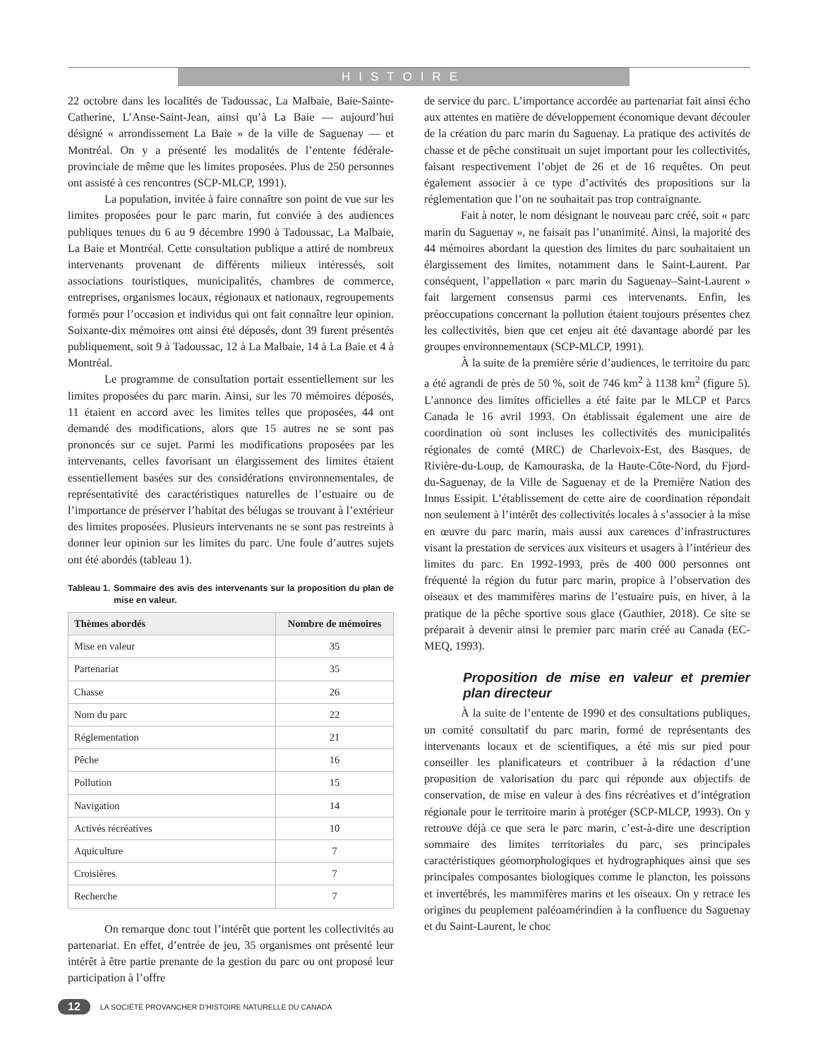HISTOIRE
22 octobre dans les localités de Tadoussac, La Malbaie, Baie-Sainte-Catherine, L’Anse-Saint-Jean, ainsi qu’à La Baie — aujourd’hui désigné « arrondissement La Baie » de la ville de Saguenay — et Montréal. On y a présenté les modalités de l’entente fédérale-provinciale de même que les limites proposées. Plus de 250 personnes ont assisté à ces rencontres (SCP-MLCP, 1991).
La population, invitée à faire connaître son point de vue sur les limites proposées pour le parc marin, fut conviée à des audiences publiques tenues du 6 au 9 décembre 1990 à Tadoussac, La Malbaie, La Baie et Montréal. Cette consultation publique a attiré de nombreux intervenants provenant de différents milieux intéressés, soit associations touristiques, municipalités, chambres de commerce, entreprises, organismes locaux, régionaux et nationaux, regroupements formés pour l’occasion et individus qui ont fait connaître leur opinion. Soixante-dix mémoires ont ainsi été déposés, dont 39 furent présentés publiquement, soit 9 à Tadoussac, 12 à La Malbaie, 14 à La Baie et 4 à Montréal.
Le programme de consultation portait essentiellement sur les limites proposées du parc marin. Ainsi, sur les 70 mémoires déposés, 11 étaient en accord avec les limites telles que proposées, 44 ont demandé des modifications, alors que 15 autres ne se sont pas prononcés sur ce sujet. Parmi les modifications proposées par les intervenants, celles favorisant un élargissement des limites étaient essentiellement basées sur des considérations environnementales, de représentativité des caractéristiques naturelles de l’estuaire ou de l’importance de préserver l’habitat des bélugas se trouvant à l’extérieur des limites proposées. Plusieurs intervenants ne se sont pas restreints à donner leur opinion sur les limites du parc. Une foule d’autres sujets ont été abordés (tableau 1).
Tableau 1. Sommaire des avis des intervenants sur la proposition du plan de mise en valeur.
| Thèmes abordés | Nombre de mémoires |
| --- | --- |
| Mise en valeur | 35 |
| Partenariat | 35 |
| Chasse | 26 |
| Nom du parc | 22 |
| Réglementation | 21 |
| Pêche | 16 |
| Pollution | 15 |
| Navigation | 14 |
| Activés récréatives | 10 |
| Aquiculture | 7 |
| Croisières | 7 |
| Recherche | 7 |
On remarque donc tout l’intérêt que portent les collectivités au partenariat. En effet, d’entrée de jeu, 35 organismes ont présenté leur intérêt à être partie prenante de la gestion du parc ou ont proposé leur participation à l’offre
de service du parc. L’importance accordée au partenariat fait ainsi écho aux attentes en matière de développement économique devant découler de la création du parc marin du Saguenay. La pratique des activités de chasse et de pêche constituait un sujet important pour les collectivités, faisant respectivement l’objet de 26 et de 16 requêtes. On peut également associer à ce type d’activités des propositions sur la réglementation que l’on ne souhaitait pas trop contraignante.
Fait à noter, le nom désignant le nouveau parc créé, soit « parc marin du Saguenay », ne faisait pas l’unanimité. Ainsi, la majorité des 44 mémoires abordant la question des limites du parc souhaitaient un élargissement des limites, notamment dans le Saint-Laurent. Par conséquent, l’appellation « parc marin du Saguenay–Saint-Laurent » fait largement consensus parmi ces intervenants. Enfin, les préoccupations concernant la pollution étaient toujours présentes chez les collectivités, bien que cet enjeu ait été davantage abordé par les groupes environnementaux (SCP-MLCP, 1991).
À la suite de la première série d’audiences, le territoire du parc a été agrandi de près de 50 %, soit de 746 km<sup>2</sup> à 1138 km<sup>2</sup> (figure 5). L’annonce des limites officielles a été faite par le MLCP et Parcs Canada le 16 avril 1993. On établissait également une aire de coordination où sont incluses les collectivités des municipalités régionales de comté (MRC) de Charlevoix-Est, des Basques, de Rivière-du-Loup, de Kamouraska, de la Haute-Côte-Nord, du Fjord-du-Saguenay, de la Ville de Saguenay et de la Première Nation des Innus Essipit. L’établissement de cette aire de coordination répondait non seulement à l’intérêt des collectivités locales à s’associer à la mise en œuvre du parc marin, mais aussi aux carences d’infrastructures visant la prestation de services aux visiteurs et usagers à l’intérieur des limites du parc. En 1992-1993, près de 400 000 personnes ont fréquenté la région du futur parc marin, propice à l’observation des oiseaux et des mammifères marins de l’estuaire puis, en hiver, à la pratique de la pêche sportive sous glace (Gauthier, 2018). Ce site se préparait à devenir ainsi le premier parc marin créé au Canada (EC-MEQ, 1993).
Proposition de mise en valeur et premier plan directeur
À la suite de l’entente de 1990 et des consultations publiques, un comité consultatif du parc marin, formé de représentants des intervenants locaux et de scientifiques, a été mis sur pied pour conseiller les planificateurs et contribuer à la rédaction d’une proposition de valorisation du parc qui réponde aux objectifs de conservation, de mise en valeur à des fins récréatives et d’intégration régionale pour le territoire marin à protéger (SCP-MLCP, 1993). On y retrouve déjà ce que sera le parc marin, c’est-à-dire une description sommaire des limites territoriales du parc, ses principales caractéristiques géomorphologiques et hydrographiques ainsi que ses principales composantes biologiques comme le plancton, les poissons et invertébrés, les mammifères marins et les oiseaux. On y retrace les origines du peuplement paléoamérindien à la confluence du Saguenay et du Saint-Laurent, le choc
12 LA SOCIÉTÉ PROVANCHER D’HISTOIRE NATURELLE DU CANADA